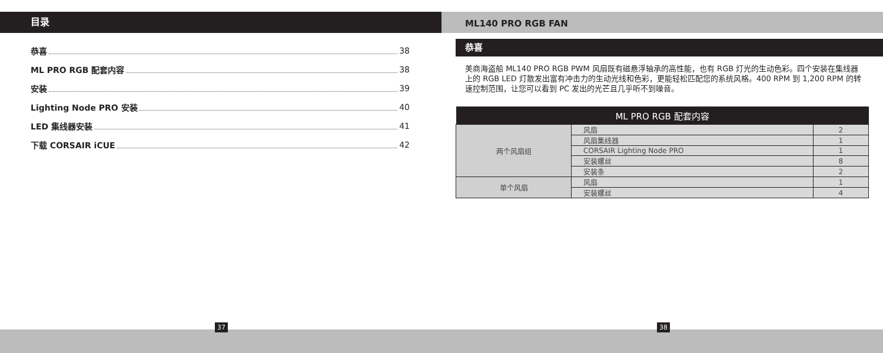目录
恭喜 38
ML PRO RGB 配套内容 38
安装 39
Lighting Node PRO 安装 40
LED 集线器安装 41
下载 CORSAIR iCUE 42
ML140 PRO RGB FAN
恭喜
美商海盗船 ML140 PRO RGB PWM 风扇既有磁悬浮轴承的高性能，也有 RGB 灯光的生动色彩。四个安装在集线器上的 RGB LED 灯散发出富有冲击力的生动光线和色彩，更能轻松匹配您的系统风格。400 RPM 到 1,200 RPM 的转速控制范围，让您可以看到 PC 发出的光芒且几乎听不到噪音。
| ML PRO RGB 配套内容 | | |
| --- | --- | --- |
| 两个风扇组 | 风扇 | 2 |
| | 风扇集线器 | 1 |
| | CORSAIR Lighting Node PRO | 1 |
| | 安装螺丝 | 8 |
| | 安装条 | 2 |
| 单个风扇 | 风扇 | 1 |
| | 安装螺丝 | 4 |
37 38